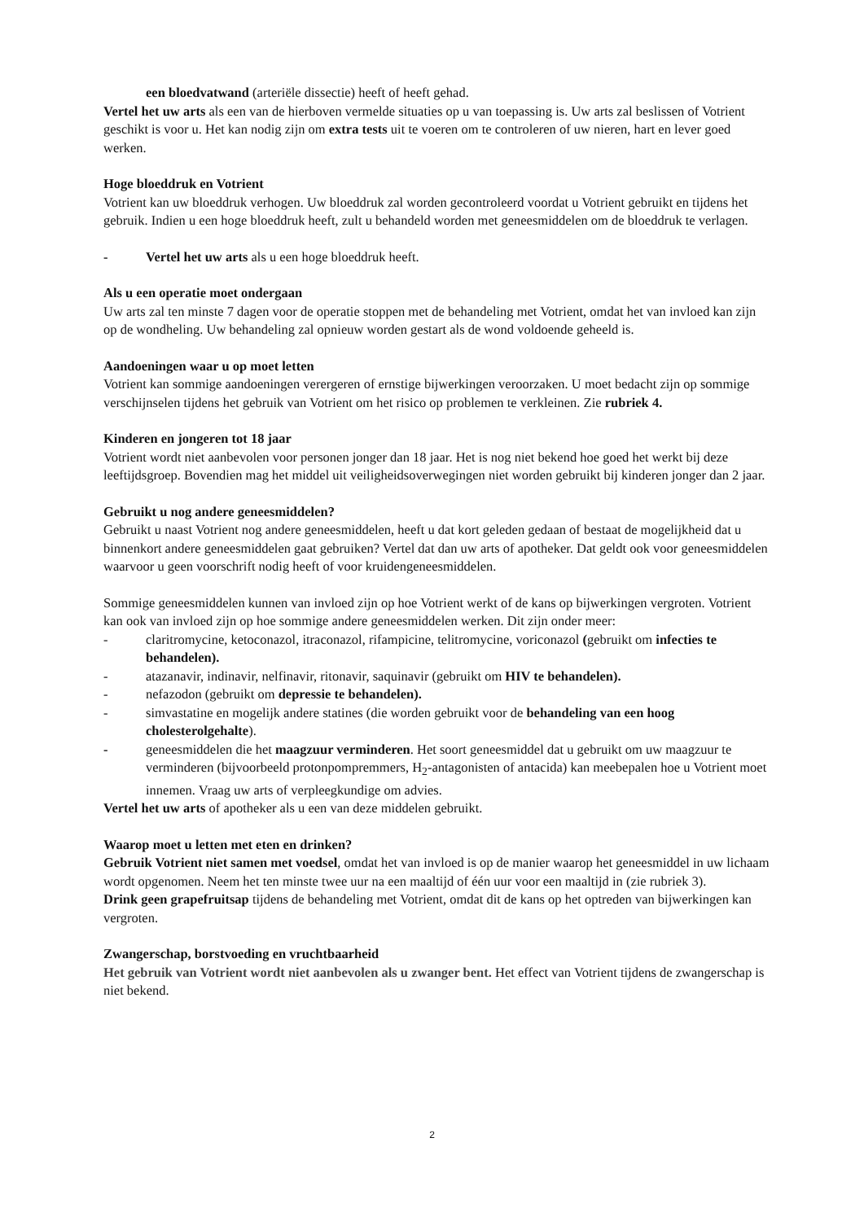een bloedvatwand (arteriële dissectie) heeft of heeft gehad.
Vertel het uw arts als een van de hierboven vermelde situaties op u van toepassing is. Uw arts zal beslissen of Votrient geschikt is voor u. Het kan nodig zijn om extra tests uit te voeren om te controleren of uw nieren, hart en lever goed werken.
Hoge bloeddruk en Votrient
Votrient kan uw bloeddruk verhogen. Uw bloeddruk zal worden gecontroleerd voordat u Votrient gebruikt en tijdens het gebruik. Indien u een hoge bloeddruk heeft, zult u behandeld worden met geneesmiddelen om de bloeddruk te verlagen.
- Vertel het uw arts als u een hoge bloeddruk heeft.
Als u een operatie moet ondergaan
Uw arts zal ten minste 7 dagen voor de operatie stoppen met de behandeling met Votrient, omdat het van invloed kan zijn op de wondheling. Uw behandeling zal opnieuw worden gestart als de wond voldoende geheeld is.
Aandoeningen waar u op moet letten
Votrient kan sommige aandoeningen verergeren of ernstige bijwerkingen veroorzaken. U moet bedacht zijn op sommige verschijnselen tijdens het gebruik van Votrient om het risico op problemen te verkleinen. Zie rubriek 4.
Kinderen en jongeren tot 18 jaar
Votrient wordt niet aanbevolen voor personen jonger dan 18 jaar. Het is nog niet bekend hoe goed het werkt bij deze leeftijdsgroep. Bovendien mag het middel uit veiligheidsoverwegingen niet worden gebruikt bij kinderen jonger dan 2 jaar.
Gebruikt u nog andere geneesmiddelen?
Gebruikt u naast Votrient nog andere geneesmiddelen, heeft u dat kort geleden gedaan of bestaat de mogelijkheid dat u binnenkort andere geneesmiddelen gaat gebruiken? Vertel dat dan uw arts of apotheker. Dat geldt ook voor geneesmiddelen waarvoor u geen voorschrift nodig heeft of voor kruidengeneesmiddelen.
Sommige geneesmiddelen kunnen van invloed zijn op hoe Votrient werkt of de kans op bijwerkingen vergroten. Votrient kan ook van invloed zijn op hoe sommige andere geneesmiddelen werken. Dit zijn onder meer:
- claritromycine, ketoconazol, itraconazol, rifampicine, telitromycine, voriconazol (gebruikt om infecties te behandelen).
- atazanavir, indinavir, nelfinavir, ritonavir, saquinavir (gebruikt om HIV te behandelen).
- nefazodon (gebruikt om depressie te behandelen).
- simvastatine en mogelijk andere statines (die worden gebruikt voor de behandeling van een hoog cholesterolgehalte).
- geneesmiddelen die het maagzuur verminderen. Het soort geneesmiddel dat u gebruikt om uw maagzuur te verminderen (bijvoorbeeld protonpompremmers, H<sub>2</sub>-antagonisten of antacida) kan meebepalen hoe u Votrient moet innemen. Vraag uw arts of verpleegkundige om advies.
Vertel het uw arts of apotheker als u een van deze middelen gebruikt.
Waarop moet u letten met eten en drinken?
Gebruik Votrient niet samen met voedsel, omdat het van invloed is op de manier waarop het geneesmiddel in uw lichaam wordt opgenomen. Neem het ten minste twee uur na een maaltijd of één uur voor een maaltijd in (zie rubriek 3).
Drink geen grapefruitsap tijdens de behandeling met Votrient, omdat dit de kans op het optreden van bijwerkingen kan vergroten.
Zwangerschap, borstvoeding en vruchtbaarheid
Het gebruik van Votrient wordt niet aanbevolen als u zwanger bent. Het effect van Votrient tijdens de zwangerschap is niet bekend.
2